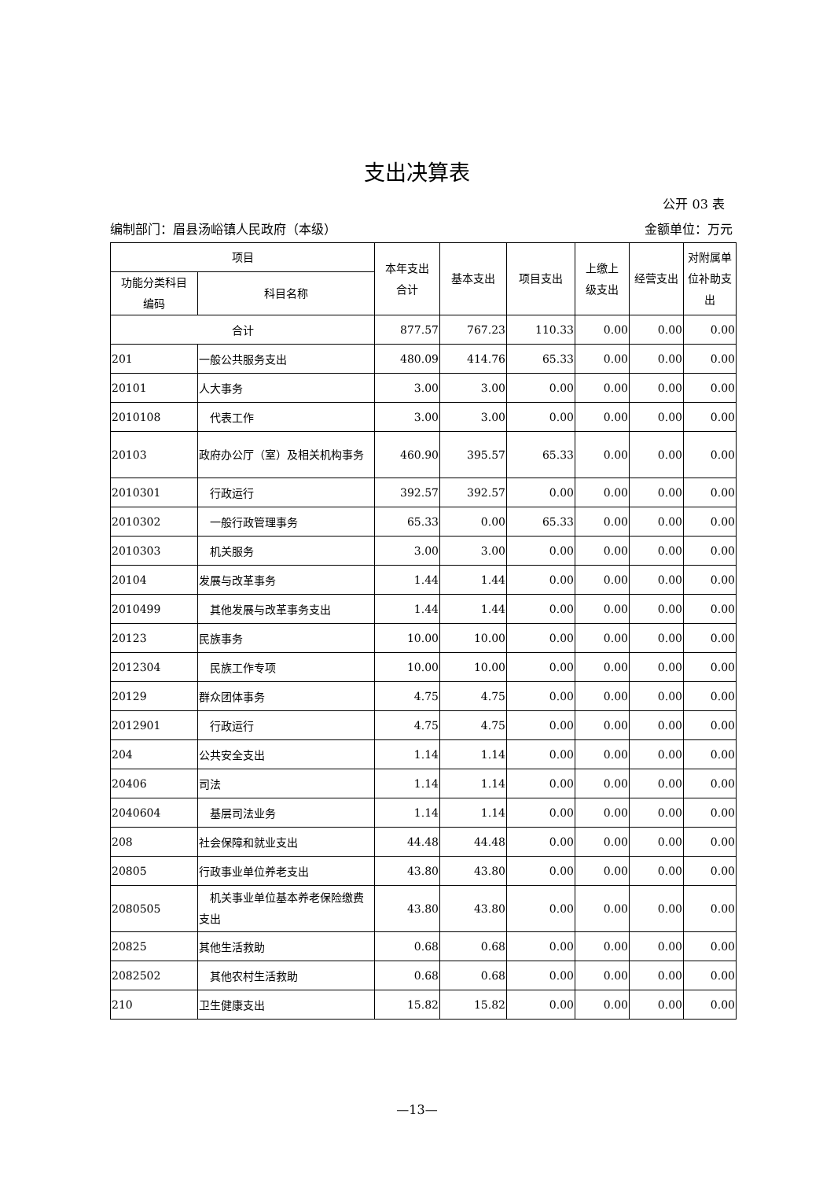支出决算表
公开 03 表
编制部门：眉县汤峪镇人民政府（本级） 金额单位：万元
| 项目 | | 本年支出 合计 | 基本支出 | 项目支出 | 上缴上 级支出 | 经营支出 | 对附属单 位补助支 出 |
| --- | --- | --- | --- | --- | --- | --- | --- |
| 功能分类科目 编码 | 科目名称 | | | | | | |
| 合计 | | 877.57 | 767.23 | 110.33 | 0.00 | 0.00 | 0.00 |
| 201 | 一般公共服务支出 | 480.09 | 414.76 | 65.33 | 0.00 | 0.00 | 0.00 |
| 20101 | 人大事务 | 3.00 | 3.00 | 0.00 | 0.00 | 0.00 | 0.00 |
| 2010108 | 代表工作 | 3.00 | 3.00 | 0.00 | 0.00 | 0.00 | 0.00 |
| 20103 | 政府办公厅（室）及相关机构事务 | 460.90 | 395.57 | 65.33 | 0.00 | 0.00 | 0.00 |
| 2010301 | 行政运行 | 392.57 | 392.57 | 0.00 | 0.00 | 0.00 | 0.00 |
| 2010302 | 一般行政管理事务 | 65.33 | 0.00 | 65.33 | 0.00 | 0.00 | 0.00 |
| 2010303 | 机关服务 | 3.00 | 3.00 | 0.00 | 0.00 | 0.00 | 0.00 |
| 20104 | 发展与改革事务 | 1.44 | 1.44 | 0.00 | 0.00 | 0.00 | 0.00 |
| 2010499 | 其他发展与改革事务支出 | 1.44 | 1.44 | 0.00 | 0.00 | 0.00 | 0.00 |
| 20123 | 民族事务 | 10.00 | 10.00 | 0.00 | 0.00 | 0.00 | 0.00 |
| 2012304 | 民族工作专项 | 10.00 | 10.00 | 0.00 | 0.00 | 0.00 | 0.00 |
| 20129 | 群众团体事务 | 4.75 | 4.75 | 0.00 | 0.00 | 0.00 | 0.00 |
| 2012901 | 行政运行 | 4.75 | 4.75 | 0.00 | 0.00 | 0.00 | 0.00 |
| 204 | 公共安全支出 | 1.14 | 1.14 | 0.00 | 0.00 | 0.00 | 0.00 |
| 20406 | 司法 | 1.14 | 1.14 | 0.00 | 0.00 | 0.00 | 0.00 |
| 2040604 | 基层司法业务 | 1.14 | 1.14 | 0.00 | 0.00 | 0.00 | 0.00 |
| 208 | 社会保障和就业支出 | 44.48 | 44.48 | 0.00 | 0.00 | 0.00 | 0.00 |
| 20805 | 行政事业单位养老支出 | 43.80 | 43.80 | 0.00 | 0.00 | 0.00 | 0.00 |
| 2080505 | 机关事业单位基本养老保险缴费支出 | 43.80 | 43.80 | 0.00 | 0.00 | 0.00 | 0.00 |
| 20825 | 其他生活救助 | 0.68 | 0.68 | 0.00 | 0.00 | 0.00 | 0.00 |
| 2082502 | 其他农村生活救助 | 0.68 | 0.68 | 0.00 | 0.00 | 0.00 | 0.00 |
| 210 | 卫生健康支出 | 15.82 | 15.82 | 0.00 | 0.00 | 0.00 | 0.00 |
—13—